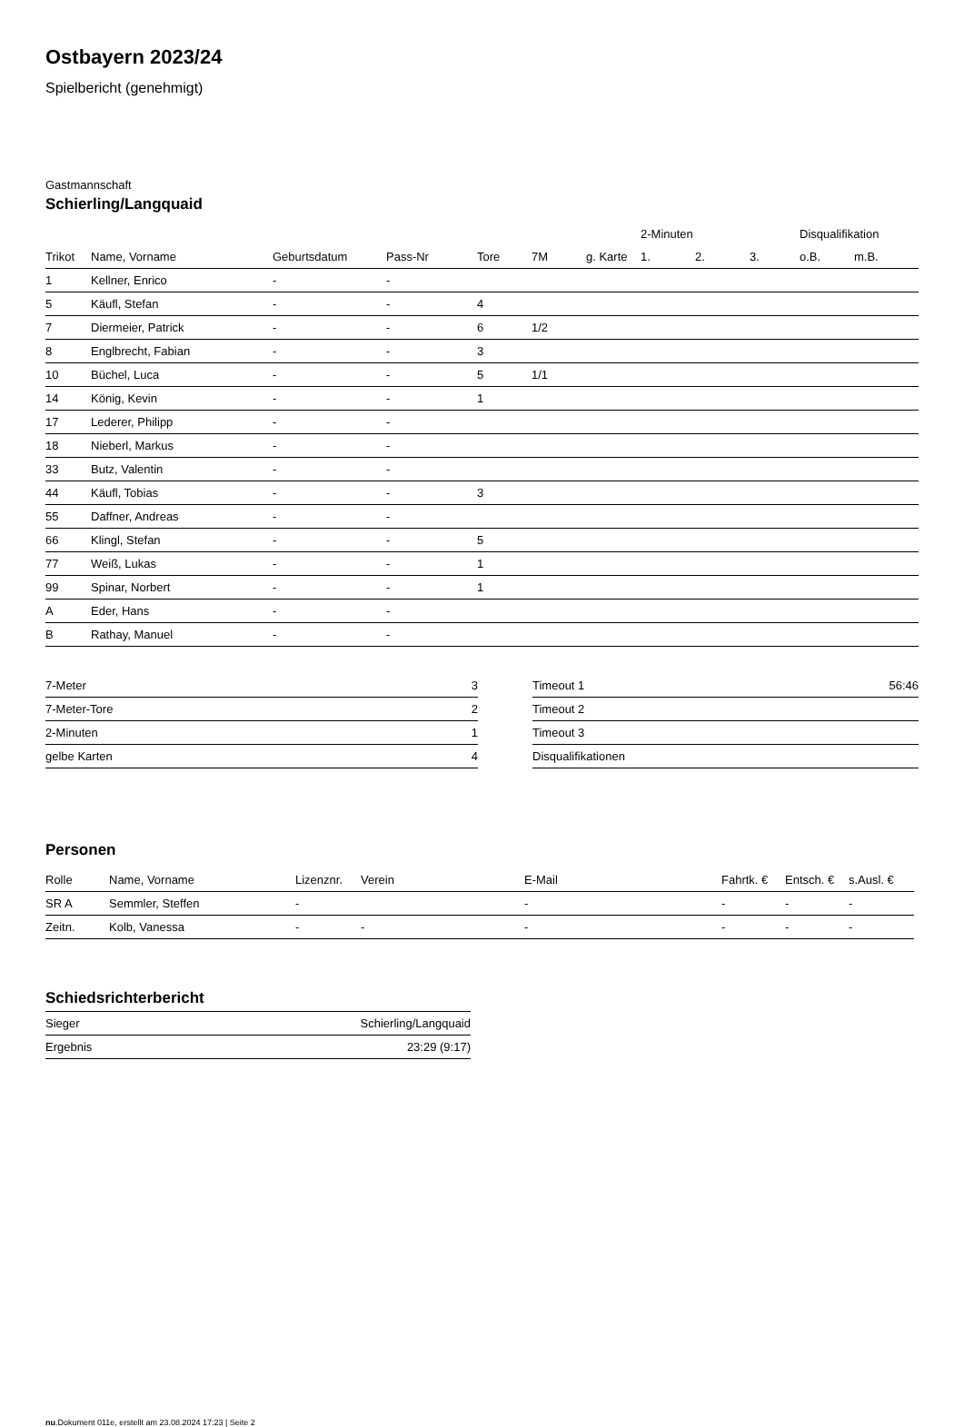Ostbayern 2023/24
Spielbericht (genehmigt)
Gastmannschaft
Schierling/Langquaid
| | | | | | | | 2-Minuten | | | Disqualifikation | |
| --- | --- | --- | --- | --- | --- | --- | --- | --- | --- | --- | --- |
| Trikot | Name, Vorname | Geburtsdatum | Pass-Nr | Tore | 7M | g. Karte | 1. | 2. | 3. | o.B. | m.B. |
| 1 | Kellner, Enrico | - | - | | | | | | | | |
| 5 | Käufl, Stefan | - | - | 4 | | | | | | | |
| 7 | Diermeier, Patrick | - | - | 6 | 1/2 | | | | | | |
| 8 | Englbrecht, Fabian | - | - | 3 | | | | | | | |
| 10 | Büchel, Luca | - | - | 5 | 1/1 | | | | | | |
| 14 | König, Kevin | - | - | 1 | | | | | | | |
| 17 | Lederer, Philipp | - | - | | | | | | | | |
| 18 | Nieberl, Markus | - | - | | | | | | | | |
| 33 | Butz, Valentin | - | - | | | | | | | | |
| 44 | Käufl, Tobias | - | - | 3 | | | | | | | |
| 55 | Daffner, Andreas | - | - | | | | | | | | |
| 66 | Klingl, Stefan | - | - | 5 | | | | | | | |
| 77 | Weiß, Lukas | - | - | 1 | | | | | | | |
| 99 | Spinar, Norbert | - | - | 1 | | | | | | | |
| A | Eder, Hans | - | - | | | | | | | | |
| B | Rathay, Manuel | - | - | | | | | | | | |
| 7-Meter | 3 |
| 7-Meter-Tore | 2 |
| 2-Minuten | 1 |
| gelbe Karten | 4 |
| Timeout 1 | 56:46 |
| Timeout 2 | |
| Timeout 3 | |
| Disqualifikationen | |
Personen
| Rolle | Name, Vorname | Lizenznr. | Verein | E-Mail | Fahrtk. € | Entsch. € | s.Ausl. € |
| --- | --- | --- | --- | --- | --- | --- | --- |
| SR A | Semmler, Steffen | - | | - | - | - | - |
| Zeitn. | Kolb, Vanessa | - | - | - | - | - | - |
Schiedsrichterbericht
| Sieger | Schierling/Langquaid |
| Ergebnis | 23:29 (9:17) |
nu.Dokument 011e, erstellt am 23.08.2024 17:23 | Seite 2